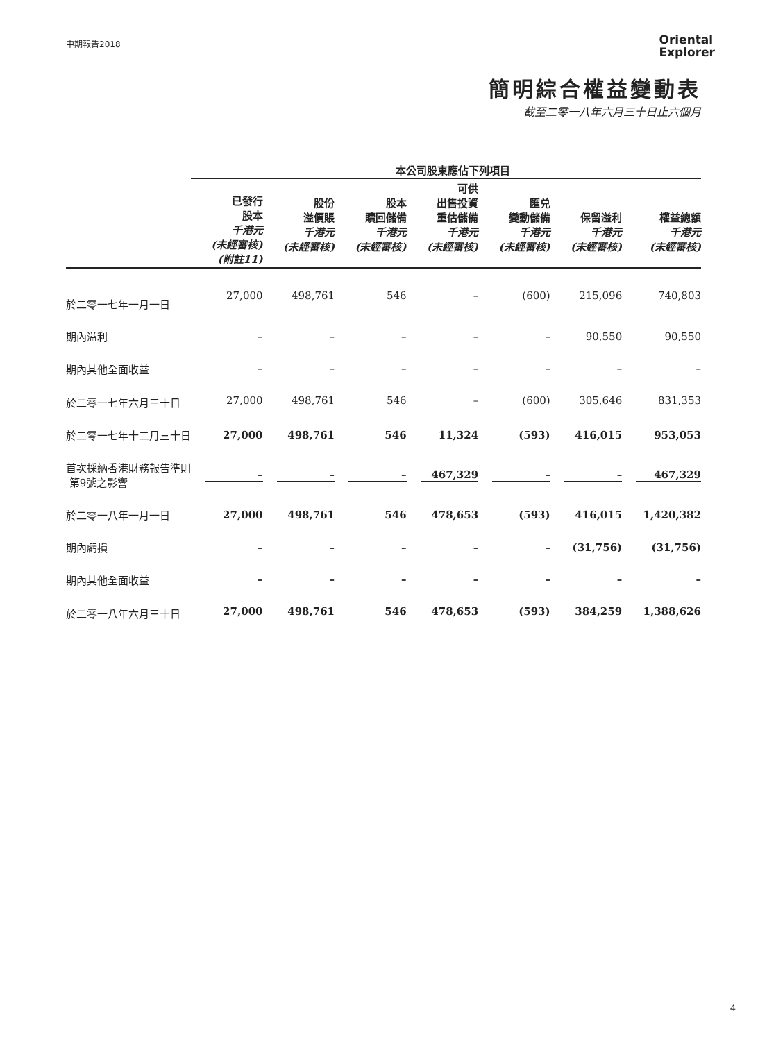中期報告2018
Oriental
Explorer
簡明綜合權益變動表
截至二零一八年六月三十日止六個月
| | 本公司股東應佔下列項目 | | | | | | |
| --- | --- | --- | --- | --- | --- | --- | --- |
| | 已發行 股本 千港元 (未經審核) (附註11) | 股份 溢價賬 千港元 (未經審核) | 股本 贖回儲備 千港元 (未經審核) | 可供 出售投資 重估儲備 千港元 (未經審核) | 匯兑 變動儲備 千港元 (未經審核) | 保留溢利 千港元 (未經審核) | 權益總額 千港元 (未經審核) |
| 於二零一七年一月一日 | 27,000 | 498,761 | 546 | – | (600) | 215,096 | 740,803 |
| 期內溢利 | – | – | – | – | – | 90,550 | 90,550 |
| 期內其他全面收益 | – | – | – | – | – | – | – |
| 於二零一七年六月三十日 | 27,000 | 498,761 | 546 | – | (600) | 305,646 | 831,353 |
| 於二零一七年十二月三十日 | 27,000 | 498,761 | 546 | 11,324 | (593) | 416,015 | 953,053 |
| 首次採納香港財務報告準則 第9號之影響 | – | – | – | 467,329 | – | – | 467,329 |
| 於二零一八年一月一日 | 27,000 | 498,761 | 546 | 478,653 | (593) | 416,015 | 1,420,382 |
| 期內虧損 | – | – | – | – | – | (31,756) | (31,756) |
| 期內其他全面收益 | – | – | – | – | – | – | – |
| 於二零一八年六月三十日 | 27,000 | 498,761 | 546 | 478,653 | (593) | 384,259 | 1,388,626 |
4